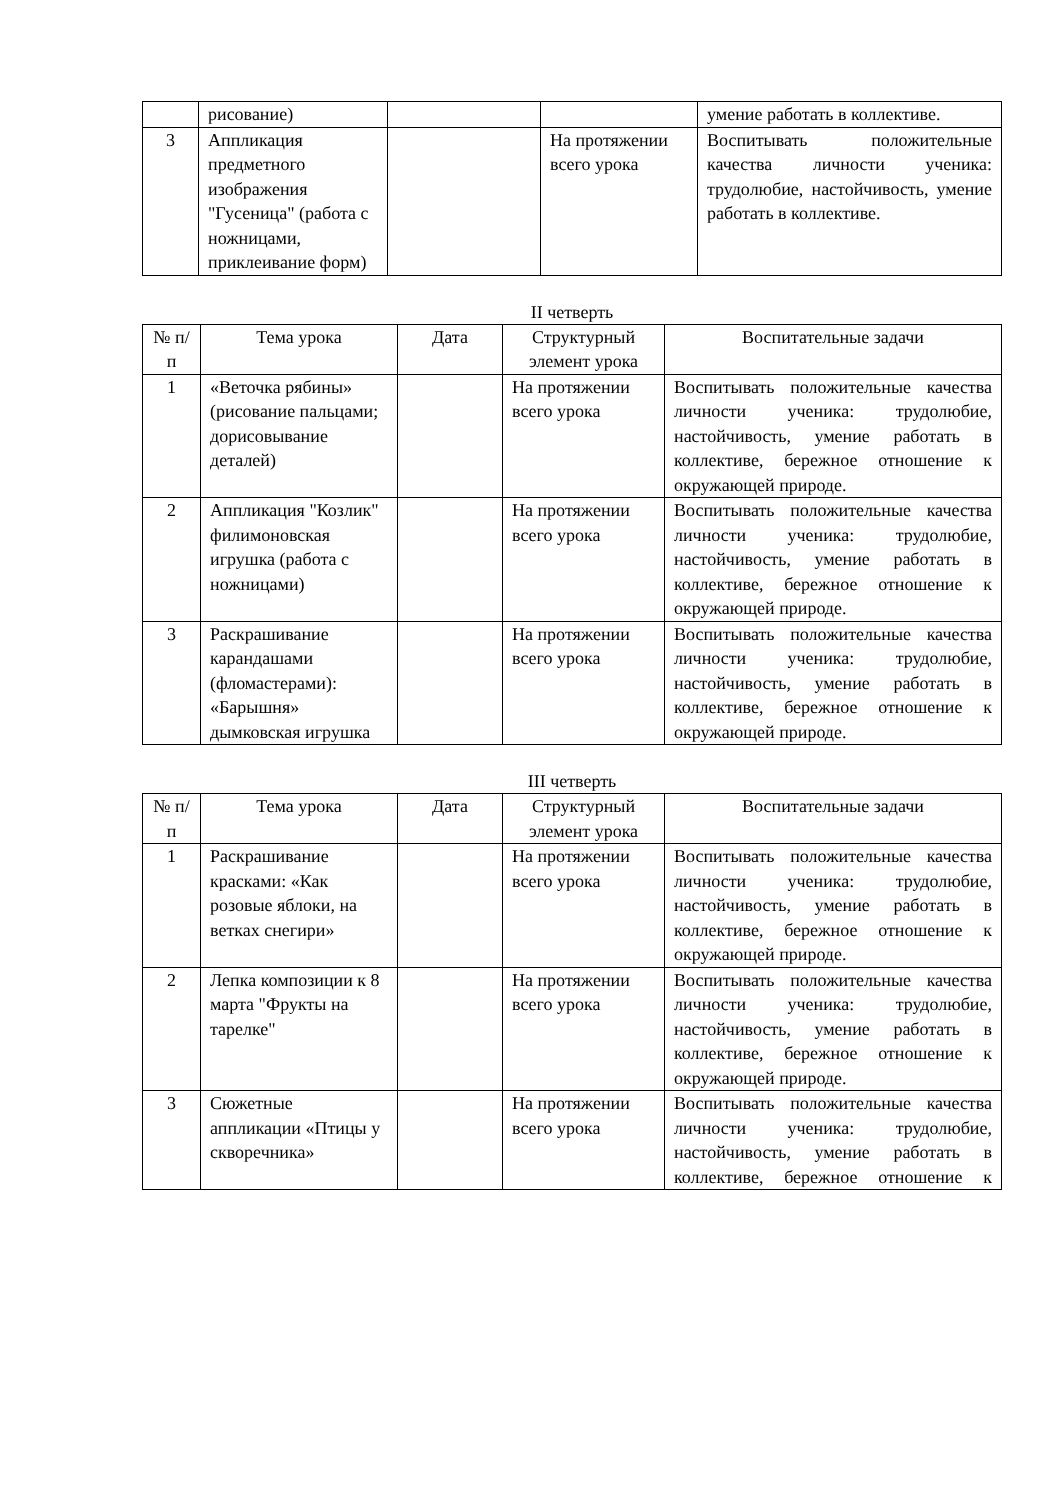| | рисование) | | | умение работать в коллективе. |
| 3 | Аппликация предметного изображения "Гусеница" (работа с ножницами, приклеивание форм) | | На протяжении всего урока | Воспитывать положительные качества личности ученика: трудолюбие, настойчивость, умение работать в коллективе. |
II четверть
| № п/п | Тема урока | Дата | Структурный элемент урока | Воспитательные задачи |
| --- | --- | --- | --- | --- |
| 1 | «Веточка рябины» (рисование пальцами; дорисовывание деталей) | | На протяжении всего урока | Воспитывать положительные качества личности ученика: трудолюбие, настойчивость, умение работать в коллективе, бережное отношение к окружающей природе. |
| 2 | Аппликация "Козлик" филимоновская игрушка (работа с ножницами) | | На протяжении всего урока | Воспитывать положительные качества личности ученика: трудолюбие, настойчивость, умение работать в коллективе, бережное отношение к окружающей природе. |
| 3 | Раскрашивание карандашами (фломастерами): «Барышня» дымковская игрушка | | На протяжении всего урока | Воспитывать положительные качества личности ученика: трудолюбие, настойчивость, умение работать в коллективе, бережное отношение к окружающей природе. |
III четверть
| № п/п | Тема урока | Дата | Структурный элемент урока | Воспитательные задачи |
| --- | --- | --- | --- | --- |
| 1 | Раскрашивание красками: «Как розовые яблоки, на ветках снегири» | | На протяжении всего урока | Воспитывать положительные качества личности ученика: трудолюбие, настойчивость, умение работать в коллективе, бережное отношение к окружающей природе. |
| 2 | Лепка композиции к 8 марта "Фрукты на тарелке" | | На протяжении всего урока | Воспитывать положительные качества личности ученика: трудолюбие, настойчивость, умение работать в коллективе, бережное отношение к окружающей природе. |
| 3 | Сюжетные аппликации «Птицы у скворечника» | | На протяжении всего урока | Воспитывать положительные качества личности ученика: трудолюбие, настойчивость, умение работать в коллективе, бережное отношение к |